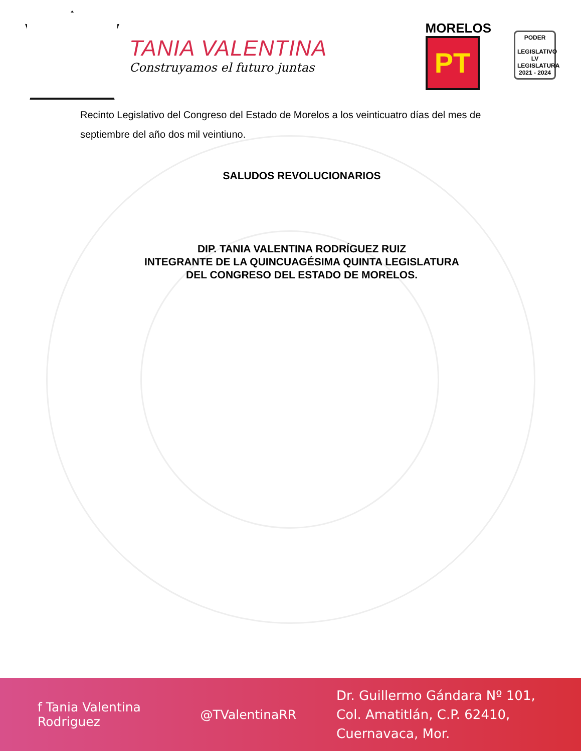TANIA VALENTINA
Construyamos el futuro juntas
MORELOS
PT
PODER
LEGISLATIVO
LV LEGISLATURA
2021 - 2024
Recinto Legislativo del Congreso del Estado de Morelos a los veinticuatro días del mes de septiembre del año dos mil veintiuno.
SALUDOS REVOLUCIONARIOS
DIP. TANIA VALENTINA RODRÍGUEZ RUIZ
INTEGRANTE DE LA QUINCUAGÉSIMA QUINTA LEGISLATURA
DEL CONGRESO DEL ESTADO DE MORELOS.
f Tania Valentina Rodriguez @TValentinaRR
Dr. Guillermo Gándara Nº 101,
Col. Amatitlán, C.P. 62410, Cuernavaca, Mor.